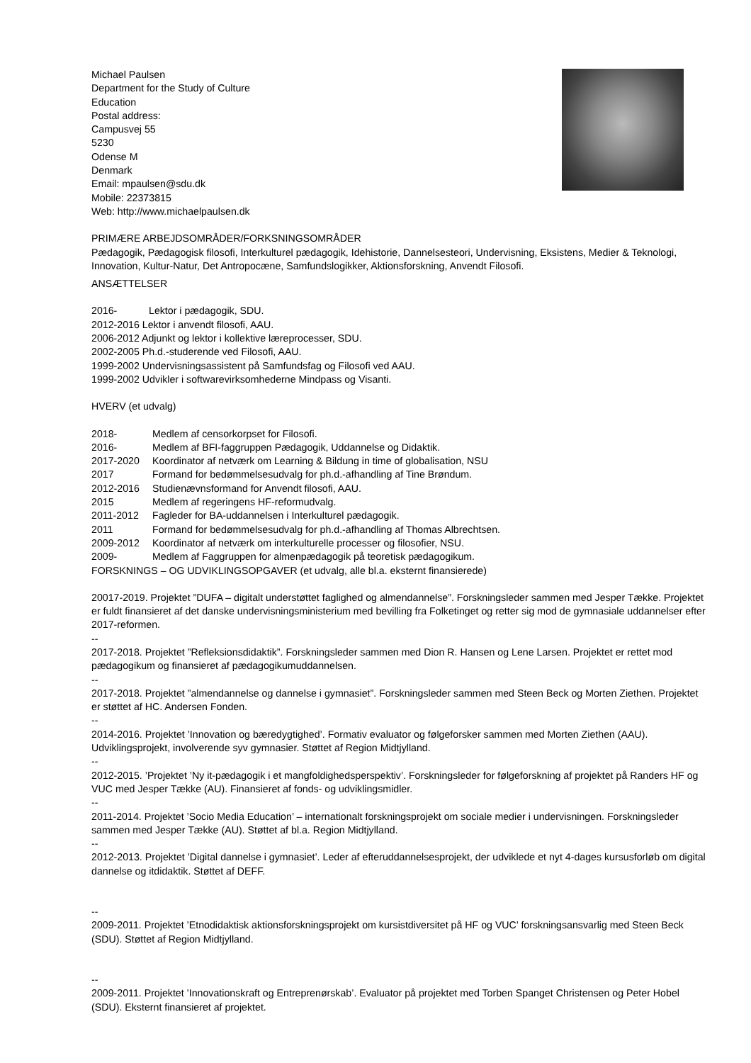Michael Paulsen
Department for the Study of Culture
Education
Postal address:
Campusvej 55
5230
Odense M
Denmark
Email: mpaulsen@sdu.dk
Mobile: 22373815
Web: http://www.michaelpaulsen.dk
PRIMÆRE ARBEJDSOMRÅDER/FORKSNINGSOMRÅDER
Pædagogik, Pædagogisk filosofi, Interkulturel pædagogik, Idehistorie, Dannelsesteori, Undervisning, Eksistens, Medier & Teknologi, Innovation, Kultur-Natur, Det Antropocæne, Samfundslogikker, Aktionsforskning, Anvendt Filosofi.
ANSÆTTELSER
2016- Lektor i pædagogik, SDU.
2012-2016 Lektor i anvendt filosofi, AAU.
2006-2012 Adjunkt og lektor i kollektive læreprocesser, SDU.
2002-2005 Ph.d.-studerende ved Filosofi, AAU.
1999-2002 Undervisningsassistent på Samfundsfag og Filosofi ved AAU.
1999-2002 Udvikler i softwarevirksomhederne Mindpass og Visanti.
HVERV (et udvalg)
2018- Medlem af censorkorpset for Filosofi.
2016- Medlem af BFI-faggruppen Pædagogik, Uddannelse og Didaktik.
2017-2020 Koordinator af netværk om Learning & Bildung in time of globalisation, NSU
2017 Formand for bedømmelsesudvalg for ph.d.-afhandling af Tine Brøndum.
2012-2016 Studienævnsformand for Anvendt filosofi, AAU.
2015 Medlem af regeringens HF-reformudvalg.
2011-2012 Fagleder for BA-uddannelsen i Interkulturel pædagogik.
2011 Formand for bedømmelsesudvalg for ph.d.-afhandling af Thomas Albrechtsen.
2009-2012 Koordinator af netværk om interkulturelle processer og filosofier, NSU.
2009- Medlem af Faggruppen for almenpædagogik på teoretisk pædagogikum.
FORSKNINGS – OG UDVIKLINGSOPGAVER (et udvalg, alle bl.a. eksternt finansierede)
20017-2019. Projektet ”DUFA – digitalt understøttet faglighed og almendannelse”. Forskningsleder sammen med Jesper Tække. Projektet er fuldt finansieret af det danske undervisningsministerium med bevilling fra Folketinget og retter sig mod de gymnasiale uddannelser efter 2017-reformen.
--
2017-2018. Projektet ”Refleksionsdidaktik”. Forskningsleder sammen med Dion R. Hansen og Lene Larsen. Projektet er rettet mod pædagogikum og finansieret af pædagogikumuddannelsen.
--
2017-2018. Projektet ”almendannelse og dannelse i gymnasiet”. Forskningsleder sammen med Steen Beck og Morten Ziethen. Projektet er støttet af HC. Andersen Fonden.
--
2014-2016. Projektet ’Innovation og bæredygtighed’. Formativ evaluator og følgeforsker sammen med Morten Ziethen (AAU). Udviklingsprojekt, involverende syv gymnasier. Støttet af Region Midtjylland.
--
2012-2015. ’Projektet ’Ny it-pædagogik i et mangfoldighedsperspektiv’. Forskningsleder for følgeforskning af projektet på Randers HF og VUC med Jesper Tække (AU). Finansieret af fonds- og udviklingsmidler.
--
2011-2014. Projektet ’Socio Media Education’ – internationalt forskningsprojekt om sociale medier i undervisningen. Forskningsleder sammen med Jesper Tække (AU). Støttet af bl.a. Region Midtjylland.
--
2012-2013. Projektet ’Digital dannelse i gymnasiet’. Leder af efteruddannelsesprojekt, der udviklede et nyt 4-dages kursusforløb om digital dannelse og itdidaktik. Støttet af DEFF.
--
2009-2011. Projektet ’Etnodidaktisk aktionsforskningsprojekt om kursistdiversitet på HF og VUC’ forskningsansvarlig med Steen Beck (SDU). Støttet af Region Midtjylland.
--
2009-2011. Projektet ’Innovationskraft og Entreprenørskab’. Evaluator på projektet med Torben Spanget Christensen og Peter Hobel (SDU). Eksternt finansieret af projektet.